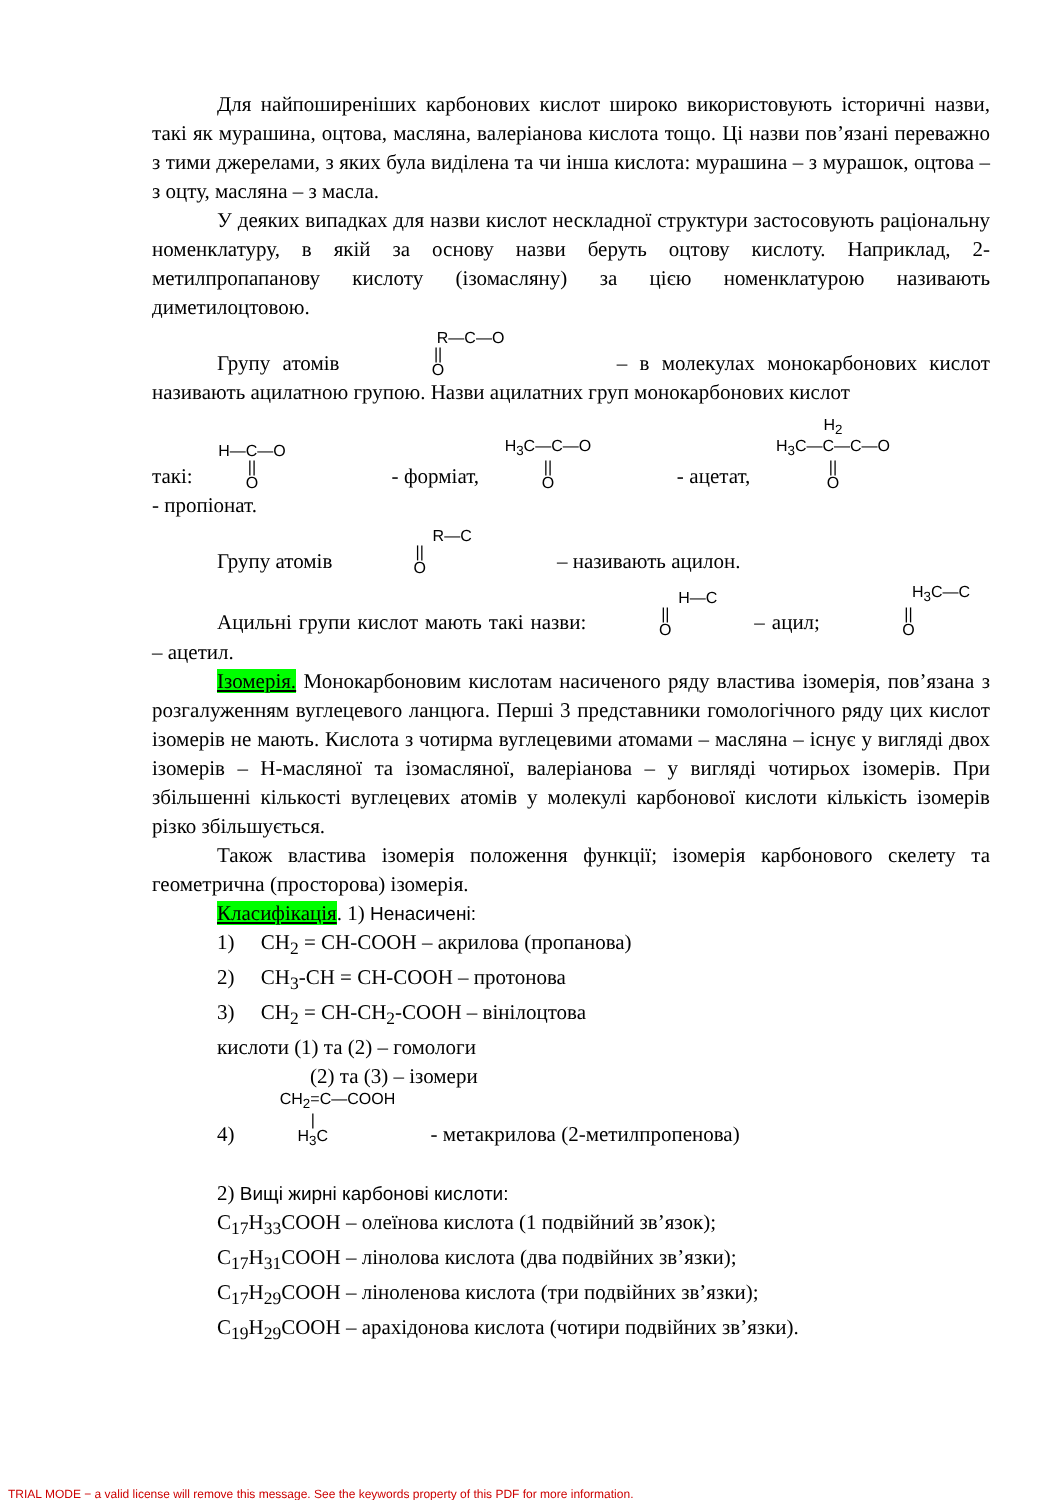Для найпоширеніших карбонових кислот широко використовують історичні назви, такі як мурашина, оцтова, масляна, валеріанова кислота тощо. Ці назви пов’язані переважно з тими джерелами, з яких була виділена та чи інша кислота: мурашина – з мурашок, оцтова – з оцту, масляна – з масла.
У деяких випадках для назви кислот нескладної структури застосовують раціональну номенклатуру, в якій за основу назви беруть оцтову кислоту. Наприклад, 2-метилпропапанову кислоту (ізомасляну) за цією номенклатурою називають диметилоцтовою.
Групу атомів R—C—O
||
O – в молекулах монокарбонових кислот називають ацилатною групою. Назви ацилатних груп монокарбонових кислот
такі: H—C—O
||
O - форміат, H<sub>3</sub>C—C—O
||
O - ацетат, H<sub>2</sub>
H<sub>3</sub>C—C—C—O
||
O - пропіонат.
Групу атомів R—C
||
O – називають ацилон.
Ацильні групи кислот мають такі назви: H—C
||
O – ацил; H<sub>3</sub>C—C
||
O – ацетил.
Ізомерія. Монокарбоновим кислотам насиченого ряду властива ізомерія, пов’язана з розгалуженням вуглецевого ланцюга. Перші 3 представники гомологічного ряду цих кислот ізомерів не мають. Кислота з чотирма вуглецевими атомами – масляна – існує у вигляді двох ізомерів – Н-масляної та ізомасляної, валеріанова – у вигляді чотирьох ізомерів. При збільшенні кількості вуглецевих атомів у молекулі карбонової кислоти кількість ізомерів різко збільшується.
Також властива ізомерія положення функції; ізомерія карбонового скелету та геометрична (просторова) ізомерія.
Класифікація. 1) Ненасичені:
1) CH<sub>2</sub> = CH-COOH – акрилова (пропанова)
2) CH<sub>3</sub>-CH = CH-COOH – протонова
3) CH<sub>2</sub> = CH-CH<sub>2</sub>-COOH – вінілоцтова
кислоти (1) та (2) – гомологи
(2) та (3) – ізомери
4) CH<sub>2</sub>=C—COOH
|
H<sub>3</sub>C - метакрилова (2-метилпропенова)
2) Вищі жирні карбонові кислоти:
C<sub>17</sub>H<sub>33</sub>COOH – олеїнова кислота (1 подвійний зв’язок);
C<sub>17</sub>H<sub>31</sub>COOH – лінолова кислота (два подвійних зв’язки);
C<sub>17</sub>H<sub>29</sub>COOH – ліноленова кислота (три подвійних зв’язки);
C<sub>19</sub>H<sub>29</sub>COOH – арахідонова кислота (чотири подвійних зв’язки).
TRIAL MODE − a valid license will remove this message. See the keywords property of this PDF for more information.